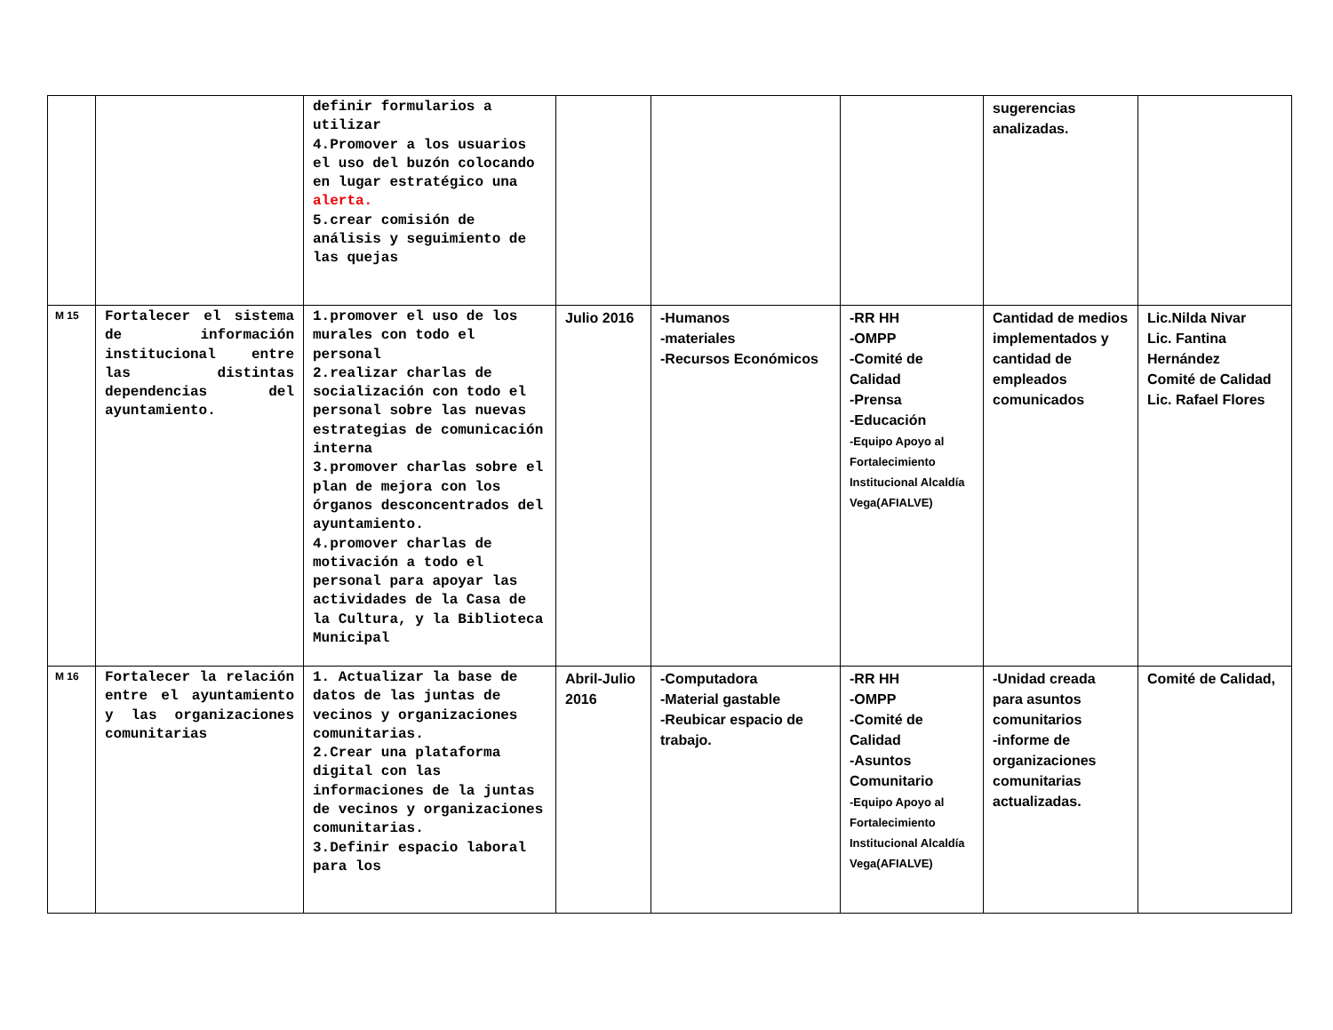| | | definir formularios a utilizar 4.Promover a los usuarios el uso del buzón colocando en lugar estratégico una alerta. 5.crear comisión de análisis y seguimiento de las quejas | | | | sugerencias analizadas. | |
| M 15 | Fortalecer el sistema de información institucional entre las distintas dependencias del ayuntamiento. | 1.promover el uso de los murales con todo el personal 2.realizar charlas de socialización con todo el personal sobre las nuevas estrategias de comunicación interna 3.promover charlas sobre el plan de mejora con los órganos desconcentrados del ayuntamiento. 4.promover charlas de motivación a todo el personal para apoyar las actividades de la Casa de la Cultura, y la Biblioteca Municipal | Julio 2016 | -Humanos -materiales -Recursos Económicos | -RR HH -OMPP -Comité de Calidad -Prensa -Educación -Equipo Apoyo al Fortalecimiento Institucional Alcaldía Vega(AFIALVE) | Cantidad de medios implementados y cantidad de empleados comunicados | Lic.Nilda Nivar Lic. Fantina Hernández Comité de Calidad Lic. Rafael Flores |
| M 16 | Fortalecer la relación entre el ayuntamiento y las organizaciones comunitarias | 1. Actualizar la base de datos de las juntas de vecinos y organizaciones comunitarias. 2.Crear una plataforma digital con las informaciones de la juntas de vecinos y organizaciones comunitarias. 3.Definir espacio laboral para los | Abril-Julio 2016 | -Computadora -Material gastable -Reubicar espacio de trabajo. | -RR HH -OMPP -Comité de Calidad -Asuntos Comunitario -Equipo Apoyo al Fortalecimiento Institucional Alcaldía Vega(AFIALVE) | -Unidad creada para asuntos comunitarios -informe de organizaciones comunitarias actualizadas. | Comité de Calidad, |